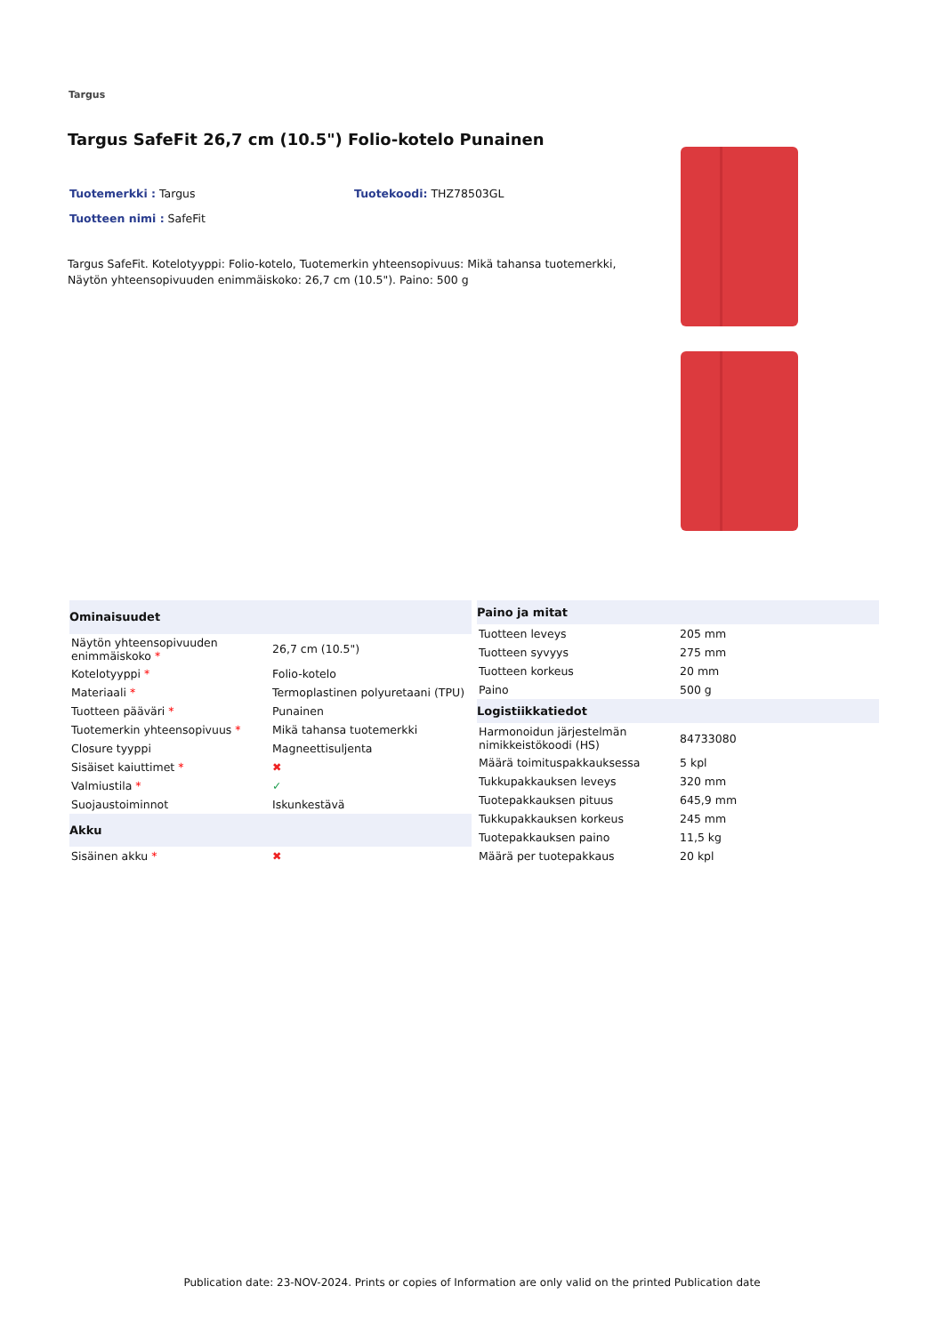Targus
Targus SafeFit 26,7 cm (10.5") Folio-kotelo Punainen
Tuotemerkki : Targus Tuotekoodi: THZ78503GL
Tuotteen nimi : SafeFit
Targus SafeFit. Kotelotyyppi: Folio-kotelo, Tuotemerkin yhteensopivuus: Mikä tahansa tuotemerkki, Näytön yhteensopivuuden enimmäiskoko: 26,7 cm (10.5"). Paino: 500 g
| Ominaisuudet | |
| --- | --- |
| Näytön yhteensopivuuden enimmäiskoko * | 26,7 cm (10.5") |
| Kotelotyyppi * | Folio-kotelo |
| Materiaali * | Termoplastinen polyuretaani (TPU) |
| Tuotteen pääväri * | Punainen |
| Tuotemerkin yhteensopivuus * | Mikä tahansa tuotemerkki |
| Closure tyyppi | Magneettisuljenta |
| Sisäiset kaiuttimet * | ✖ |
| Valmiustila * | ✓ |
| Suojaustoiminnot | Iskunkestävä |
| Akku | |
| Sisäinen akku * | ✖ |
| Paino ja mitat | |
| --- | --- |
| Tuotteen leveys | 205 mm |
| Tuotteen syvyys | 275 mm |
| Tuotteen korkeus | 20 mm |
| Paino | 500 g |
| Logistiikkatiedot | |
| Harmonoidun järjestelmän nimikkeistökoodi (HS) | 84733080 |
| Määrä toimituspakkauksessa | 5 kpl |
| Tukkupakkauksen leveys | 320 mm |
| Tuotepakkauksen pituus | 645,9 mm |
| Tukkupakkauksen korkeus | 245 mm |
| Tuotepakkauksen paino | 11,5 kg |
| Määrä per tuotepakkaus | 20 kpl |
Publication date: 23-NOV-2024. Prints or copies of Information are only valid on the printed Publication date